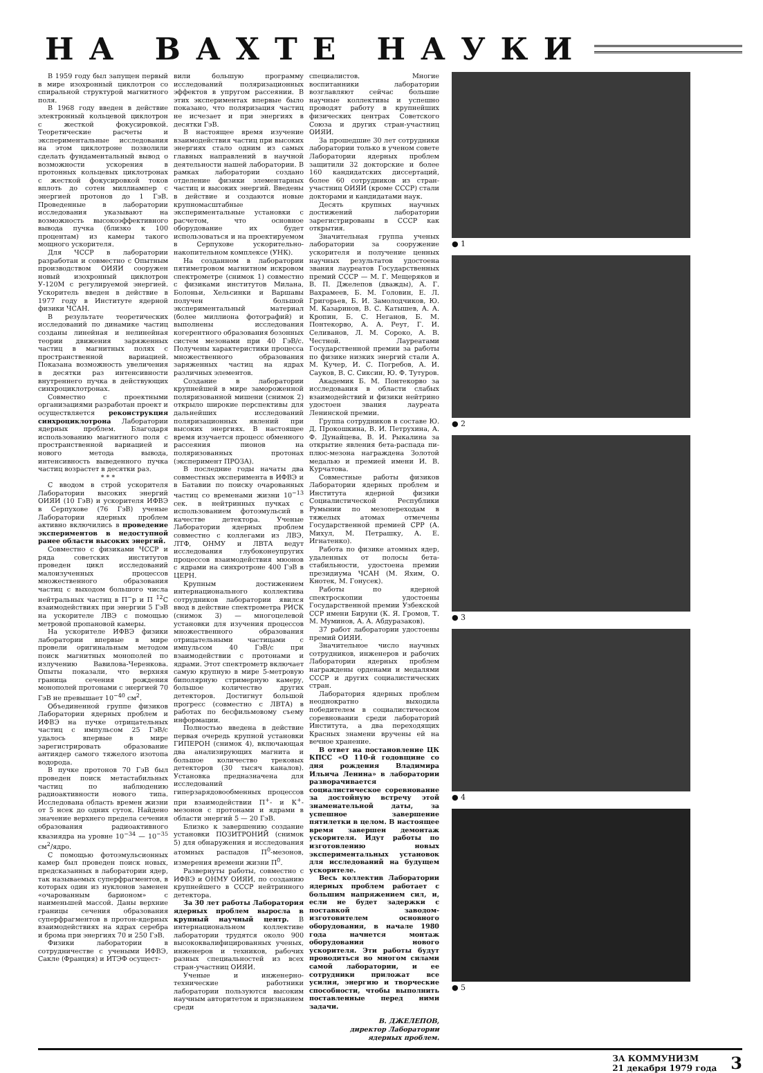НА ВАХТЕ НАУКИ
В 1959 году был запущен первый в мире изохронный циклотрон со спиральной структурой магнитного поля.
В 1968 году введен в действие электронный кольцевой циклотрон с жесткой фокусировкой. Теоретические расчеты и экспериментальные исследования на этом циклотроне позволили сделать фундаментальный вывод о возможности ускорения в протонных кольцевых циклотронах с жесткой фокусировкой токов вплоть до сотен миллиампер с энергией протонов до 1 ГэВ. Проведенные в лаборатории исследования указывают на возможность высокоэффективного вывода пучка (близко к 100 процентам) из камеры такого мощного ускорителя.
Для ЧССР в лаборатории разработан и совместно с Опытным производством ОИЯИ сооружен новый изохронный циклотрон У-120М с регулируемой энергией. Ускоритель введен в действие в 1977 году в Институте ядерной физики ЧСАН.
В результате теоретических исследований по динамике частиц созданы линейная и нелинейная теории движения заряженных частиц в магнитных полях с пространственной вариацией. Показана возможность увеличения в десятки раз интенсивности внутреннего пучка в действующих синхроциклотронах.
Совместно с проектными организациями разработан проект и осуществляется реконструкция синхроциклотрона Лаборатории ядерных проблем. Благодаря использованию магнитного поля с пространственной вариацией и нового метода вывода, интенсивность выведенного пучка частиц возрастет в десятки раз.
* * *
С вводом в строй ускорителя Лаборатории высоких энергий ОИЯИ (10 ГэВ) и ускорителя ИФВЭ в Серпухове (76 ГэВ) ученые Лаборатории ядерных проблем активно включились в проведение экспериментов в недоступной ранее области высоких энергий.
Совместно с физиками ЧССР и ряда советских институтов проведен цикл исследований малоизученных процессов множественного образования частиц с выходом большого числа нейтральных частиц в П<sup>−</sup>р и П <sup>12</sup>С взаимодействиях при энергии 5 ГэВ на ускорителе ЛВЭ с помощью метровой пропановой камеры.
На ускорителе ИФВЭ физики лаборатории впервые в мире провели оригинальным методом поиск магнитных монополей по излучению Вавилова-Черенкова. Опыты показали, что верхняя граница сечения рождения монополей протонами с энергией 70 ГэВ не превышает 10<sup>−40</sup> см<sup>2</sup>.
Объединенной группе физиков Лаборатории ядерных проблем и ИФВЭ на пучке отрицательных частиц с импульсом 25 ГэВ/с удалось впервые в мире зарегистрировать образование антиядер самого тяжелого изотопа водорода.
В пучке протонов 70 ГэВ был проведен поиск метастабильных частиц по наблюдению радиоактивности нового типа. Исследована область времен жизни от 5 нсек до одних суток. Найдено значение верхнего предела сечения образования радиоактивного квазиядра на уровне 10<sup>−34</sup> — 10<sup>−35</sup> см<sup>2</sup>/ядро.
С помощью фотоэмульсионных камер был проведен поиск новых, предсказанных в лаборатории ядер, так называемых суперфрагментов, в которых один из нуклонов заменен «очарованным барионом» с наименьшей массой. Даны верхние границы сечения образования суперфрагментов в протон-ядерных взаимодействиях на ядрах серебра и брома при энергиях 70 и 250 ГэВ.
Физики лаборатории в сотрудничестве с учеными ИФВЭ, Сакле (Франция) и ИТЭФ осущест-
вили большую программу исследований поляризационных эффектов в упругом рассеянии. В этих экспериментах впервые было показано, что поляризация частиц не исчезает и при энергиях в десятки ГэВ.
В настоящее время изучение взаимодействия частиц при высоких энергиях стало одним из самых главных направлений в научной деятельности нашей лаборатории. В рамках лаборатории создано отделение физики элементарных частиц и высоких энергий. Введены в действие и создаются новые крупномасштабные экспериментальные установки с расчетом, что основное оборудование их будет использоваться и на проектируемом в Серпухове ускорительно-накопительном комплексе (УНК).
На созданном в лаборатории пятиметровом магнитном искровом спектрометре (снимок 1) совместно с физиками институтов Милана, Болоньи, Хельсинки и Варшавы получен большой экспериментальный материал (более миллиона фотографий) и выполнены исследования когерентного образования бозонных систем мезонами при 40 ГэВ/с. Получены характеристики процесса множественного образования заряженных частиц на ядрах различных элементов.
Создание в лаборатории крупнейшей в мире замороженной поляризованной мишени (снимок 2) открыло широкие перспективы для дальнейших исследований поляризационных явлений при высоких энергиях. В настоящее время изучается процесс обменного рассеяния пионов на поляризованных протонах (эксперимент ПРОЗА).
В последние годы начаты два совместных эксперимента в ИФВЭ и в Батавии по поиску очарованных частиц со временами жизни 10<sup>−13</sup> сек. в нейтринных пучках с использованием фотоэмульсий в качестве детектора. Ученые Лаборатории ядерных проблем совместно с коллегами из ЛВЭ, ЛТФ, ОНМУ и ЛВТА ведут исследования глубоконеупругих процессов взаимодействия мюонов с ядрами на синхротроне 400 ГэВ в ЦЕРН.
Крупным достижением интернационального коллектива сотрудников лаборатории явился ввод в действие спектрометра РИСК (снимок 3) — многоцелевой установки для изучения процессов множественного образования отрицательными частицами с импульсом 40 ГэВ/с при взаимодействии с протонами и ядрами. Этот спектрометр включает самую крупную в мире 5-метровую биполярную стримерную камеру, большое количество других детекторов. Достигнут большой прогресс (совместно с ЛВТА) в работах по бесфильмовому съему информации.
Полностью введена в действие первая очередь крупной установки ГИПЕРОН (снимок 4), включающая два анализирующих магнита и большое количество трековых детекторов (30 тысяч каналов). Установка предназначена для исследований гиперзарядовообменных процессов при взаимодействии П<sup>+</sup>- и К<sup>+</sup>-мезонов с протонами и ядрами в области энергий 5 — 20 ГэВ.
Близко к завершению создание установки ПОЗИТРОНИЙ (снимок 5) для обнаружения и исследования атомных распадов П<sup>0</sup>-мезонов, измерения времени жизни П<sup>0</sup>.
Развернуты работы, совместно с ИФВЭ и ОНМУ ОИЯИ, по созданию крупнейшего в СССР нейтринного детектора.
За 30 лет работы Лаборатория ядерных проблем выросла в крупный научный центр. В интернациональном коллективе лаборатории трудятся около 900 высококвалифицированных ученых, инженеров и техников, рабочих разных специальностей из всех стран-участниц ОИЯИ.
Ученые и инженерно-технические работники лаборатории пользуются высоким научным авторитетом и признанием среди
специалистов. Многие воспитанники лаборатории возглавляют сейчас большие научные коллективы и успешно проводят работу в крупнейших физических центрах Советского Союза и других стран-участниц ОИЯИ.
За прошедшие 30 лет сотрудники лаборатории только в ученом совете Лаборатории ядерных проблем защитили 32 докторские и более 160 кандидатских диссертаций, более 60 сотрудников из стран-участниц ОИЯИ (кроме СССР) стали докторами и кандидатами наук.
Десять крупных научных достижений лаборатории зарегистрированы в СССР как открытия.
Значительная группа ученых лаборатории за сооружение ускорителя и получение ценных научных результатов удостоена звания лауреатов Государственных премий СССР — М. Г. Мещеряков и В. П. Джелепов (дважды), А. Г. Вахрамеев, Б. М. Головин, Е. Л. Григорьев, Б. И. Замолодчиков, Ю. М. Казаринов, В. С. Катышев, А. А. Кропин, Б. С. Неганов, Б. М. Понтекорво, А. А. Реут, Г. И. Селиванов, Л. М. Сороко, А. В. Честной. Лауреатами Государственной премии за работы по физике низких энергий стали А. М. Кучер, И. С. Погребов, А. И. Сауков, В. С. Сиксин, Ю. Ф. Тутуров.
Академик Б. М. Понтекорво за исследования в области слабых взаимодействий и физики нейтрино удостоен звания лауреата Ленинской премии.
Группа сотрудников в составе Ю. Д. Прокошкина, В. И. Петрухина, А. Ф. Дунайцева, В. И. Рыкалина за открытие явления бета-распада пи-плюс-мезона награждена Золотой медалью и премией имени И. В. Курчатова.
Совместные работы физиков Лаборатории ядерных проблем и Института ядерной физики Социалистической Республики Румынии по мезопереходам в тяжелых атомах отмечены Государственной премией СРР (А. Михул, М. Петрашку, А. Е. Игнатенко).
Работа по физике атомных ядер, удаленных от полосы бета-стабильности, удостоена премии президиума ЧСАН (М. Яхим, О. Кнотек, М. Гонусек).
Работы по ядерной спектроскопии удостоены Государственной премии Узбекской ССР имени Бируни (К. Я. Громов, Т. М. Муминов, А. А. Абдуразаков).
37 работ лаборатории удостоены премий ОИЯИ.
Значительное число научных сотрудников, инженеров и рабочих Лаборатории ядерных проблем награждены орденами и медалями СССР и других социалистических стран.
Лаборатория ядерных проблем неоднократно выходила победителем в социалистическом соревновании среди лабораторий Института, а два переходящих Красных знамени вручены ей на вечное хранение.
В ответ на постановление ЦК КПСС «О 110-й годовщине со дня рождения Владимира Ильича Ленина» в лаборатории разворачивается социалистическое соревнование за достойную встречу этой знаменательной даты, за успешное завершение пятилетки в целом. В настоящее время завершен демонтаж ускорителя. Идут работы по изготовлению новых экспериментальных установок для исследований на будущем ускорителе.
Весь коллектив Лаборатории ядерных проблем работает с большим напряжением сил, и, если не будет задержки с поставкой заводом-изготовителем основного оборудования, в начале 1980 года начнется монтаж оборудования нового ускорителя. Эти работы будут проводиться во многом силами самой лаборатории, и ее сотрудники приложат все усилия, энергию и творческие способности, чтобы выполнить поставленные перед ними задачи.
В. ДЖЕЛЕПОВ,
директор Лаборатории
ядерных проблем.
● 1
● 2
● 3
● 4
● 5
ЗА КОММУНИЗМ
21 декабря 1979 года
3